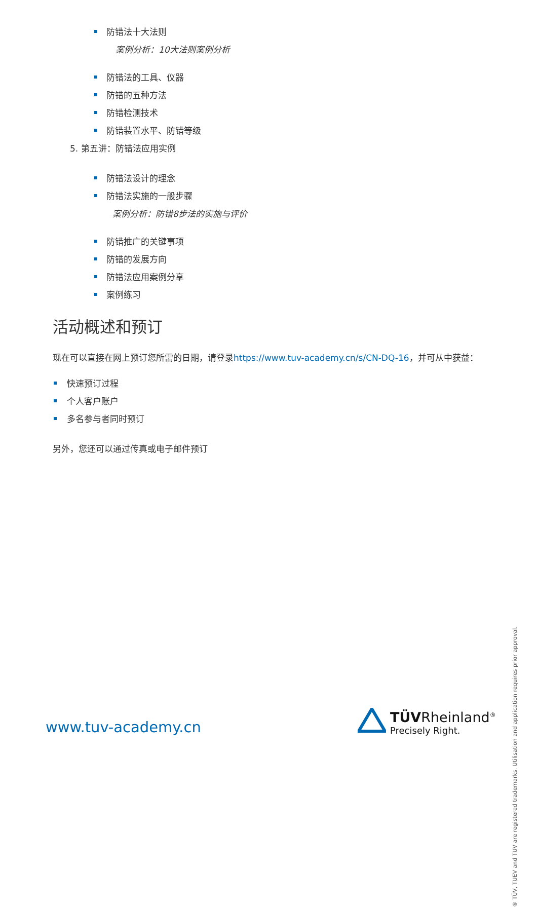防错法十大法则
案例分析：10大法则案例分析
防错法的工具、仪器
防错的五种方法
防错检测技术
防错装置水平、防错等级
5. 第五讲：防错法应用实例
防错法设计的理念
防错法实施的一般步骤
案例分析：防错8步法的实施与评价
防错推广的关键事项
防错的发展方向
防错法应用案例分享
案例练习
活动概述和预订
现在可以直接在网上预订您所需的日期，请登录https://www.tuv-academy.cn/s/CN-DQ-16，并可从中获益：
快速预订过程
个人客户账户
多名参与者同时预订
另外，您还可以通过传真或电子邮件预订
® TÜV, TUEV and TUV are registered trademarks. Utilisation and application requires prior approval.
www.tuv-academy.cn
TÜVRheinland<sup>®</sup>
Precisely Right.